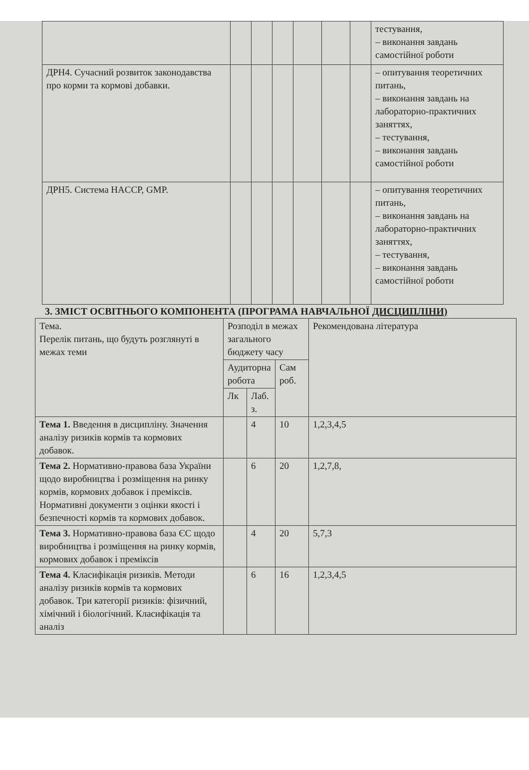| | | | | | | | тестування, – виконання завдань самостійної роботи |
| ДРН4. Сучасний розвиток законодавства про корми та кормові добавки. | | | | | | | – опитування теоретичних питань, – виконання завдань на лабораторно-практичних заняттях, – тестування, – виконання завдань самостійної роботи |
| ДРН5. Система HACCP, GMP. | | | | | | | – опитування теоретичних питань, – виконання завдань на лабораторно-практичних заняттях, – тестування, – виконання завдань самостійної роботи |
3. ЗМІСТ ОСВІТНЬОГО КОМПОНЕНТА (ПРОГРАМА НАВЧАЛЬНОЇ ДИСЦИПЛІНИ)
| Тема. Перелік питань, що будуть розглянуті в межах теми | Розподіл в межах загального бюджету часу | | | Рекомендована література |
| --- | --- | --- | --- | --- |
| | Аудиторна робота | | Сам роб. | |
| | Лк | Лаб. з. | | |
| Тема 1. Введення в дисципліну. Значення аналізу ризиків кормів та кормових добавок. | | 4 | 10 | 1,2,3,4,5 |
| Тема 2. Нормативно-правова база України щодо виробництва і розміщення на ринку кормів, кормових добавок і преміксів. Нормативні документи з оцінки якості і безпечності кормів та кормових добавок. | | 6 | 20 | 1,2,7,8, |
| Тема 3. Нормативно-правова база ЄС щодо виробництва і розміщення на ринку кормів, кормових добавок і преміксів | | 4 | 20 | 5,7,3 |
| Тема 4. Класифікація ризиків. Методи аналізу ризиків кормів та кормових добавок. Три категорії ризиків: фізичний, хімічний і біологічний. Класифікація та аналіз | | 6 | 16 | 1,2,3,4,5 |